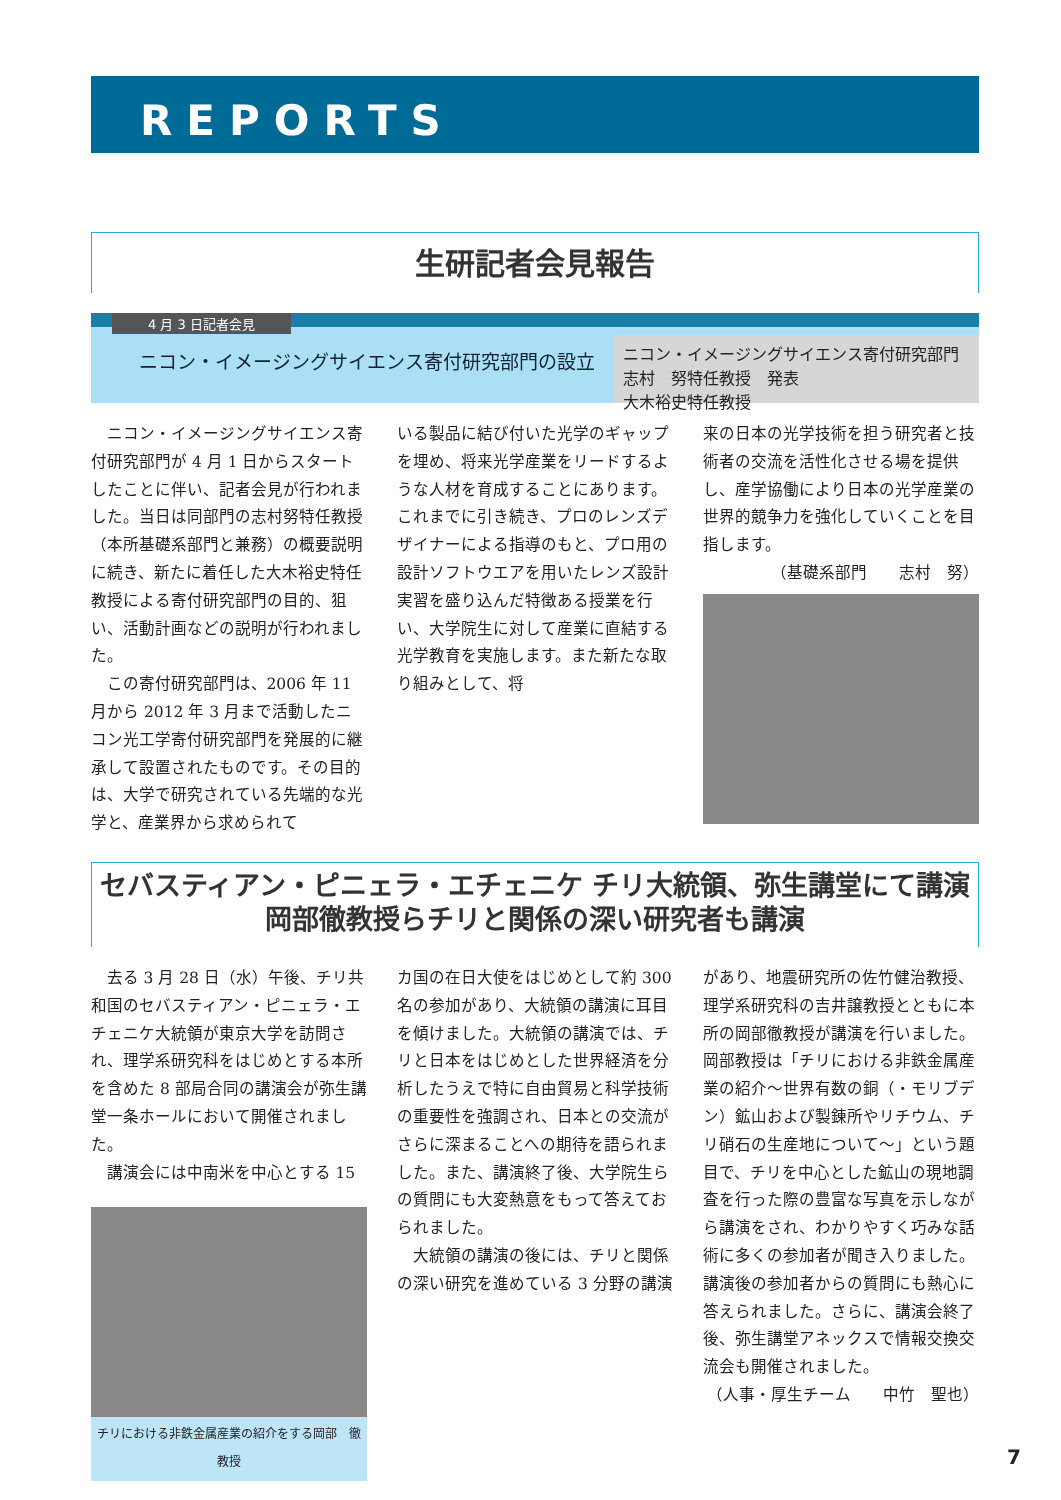REPORTS
生研記者会見報告
4 月 3 日記者会見
ニコン・イメージングサイエンス寄付研究部門の設立
ニコン・イメージングサイエンス寄付研究部門
志村　努特任教授　発表
大木裕史特任教授
ニコン・イメージングサイエンス寄付研究部門が 4 月 1 日からスタートしたことに伴い、記者会見が行われました。当日は同部門の志村努特任教授（本所基礎系部門と兼務）の概要説明に続き、新たに着任した大木裕史特任教授による寄付研究部門の目的、狙い、活動計画などの説明が行われました。
この寄付研究部門は、2006 年 11 月から 2012 年 3 月まで活動したニコン光工学寄付研究部門を発展的に継承して設置されたものです。その目的は、大学で研究されている先端的な光学と、産業界から求められて
いる製品に結び付いた光学のギャップを埋め、将来光学産業をリードするような人材を育成することにあります。これまでに引き続き、プロのレンズデザイナーによる指導のもと、プロ用の設計ソフトウエアを用いたレンズ設計実習を盛り込んだ特徴ある授業を行い、大学院生に対して産業に直結する光学教育を実施します。また新たな取り組みとして、将
来の日本の光学技術を担う研究者と技術者の交流を活性化させる場を提供し、産学協働により日本の光学産業の世界的競争力を強化していくことを目指します。
（基礎系部門　　志村　努）
セバスティアン・ピニェラ・エチェニケ チリ大統領、弥生講堂にて講演
岡部徹教授らチリと関係の深い研究者も講演
去る 3 月 28 日（水）午後、チリ共和国のセバスティアン・ピニェラ・エチェニケ大統領が東京大学を訪問され、理学系研究科をはじめとする本所を含めた 8 部局合同の講演会が弥生講堂一条ホールにおいて開催されました。
講演会には中南米を中心とする 15
チリにおける非鉄金属産業の紹介をする岡部　徹教授
カ国の在日大使をはじめとして約 300 名の参加があり、大統領の講演に耳目を傾けました。大統領の講演では、チリと日本をはじめとした世界経済を分析したうえで特に自由貿易と科学技術の重要性を強調され、日本との交流がさらに深まることへの期待を語られました。また、講演終了後、大学院生らの質問にも大変熱意をもって答えておられました。
大統領の講演の後には、チリと関係の深い研究を進めている 3 分野の講演
があり、地震研究所の佐竹健治教授、理学系研究科の吉井譲教授とともに本所の岡部徹教授が講演を行いました。岡部教授は「チリにおける非鉄金属産業の紹介～世界有数の銅（・モリブデン）鉱山および製錬所やリチウム、チリ硝石の生産地について～」という題目で、チリを中心とした鉱山の現地調査を行った際の豊富な写真を示しながら講演をされ、わかりやすく巧みな話術に多くの参加者が聞き入りました。講演後の参加者からの質問にも熱心に答えられました。さらに、講演会終了後、弥生講堂アネックスで情報交換交流会も開催されました。
（人事・厚生チーム　　中竹　聖也）
7